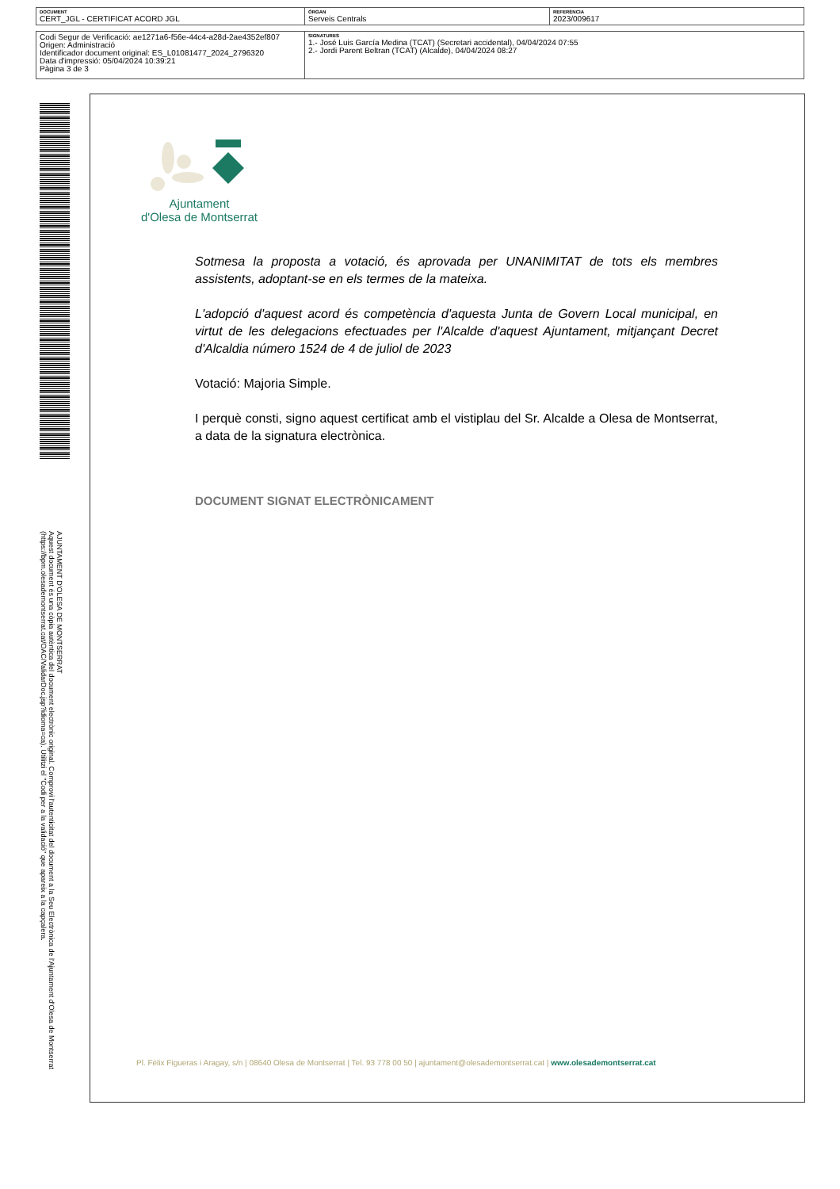| DOCUMENT CERT_JGL - CERTIFICAT ACORD JGL | ÒRGAN Serveis Centrals | REFERÈNCIA 2023/009617 |
| Codi Segur de Verificació: ae1271a6-f56e-44c4-a28d-2ae4352ef807 Origen: Administració Identificador document original: ES_L01081477_2024_2796320 Data d'impressió: 05/04/2024 10:39:21 Pàgina 3 de 3 | SIGNATURES 1.- José Luis García Medina (TCAT) (Secretari accidental), 04/04/2024 07:55 2.- Jordi Parent Beltran (TCAT) (Alcalde), 04/04/2024 08:27 |
AJUNTAMENT D'OLESA DE MONTSERRAT
Aquest document és una còpia autèntica del document electrònic original. Comprovi l'autenticitat del document a la Seu Electrònica de l'Ajuntament d'Olesa de Montserrat (https://bpm.olesademontserrat.cat/OAC/ValidarDoc.jsp?idioma=ca). Utilitzi el "Codi per a la validació" que apareix a la capçalera.
Ajuntament
d'Olesa de Montserrat
Sotmesa la proposta a votació, és aprovada per UNANIMITAT de tots els membres assistents, adoptant-se en els termes de la mateixa.
L'adopció d'aquest acord és competència d'aquesta Junta de Govern Local municipal, en virtut de les delegacions efectuades per l'Alcalde d'aquest Ajuntament, mitjançant Decret d'Alcaldia número 1524 de 4 de juliol de 2023
Votació: Majoria Simple.
I perquè consti, signo aquest certificat amb el vistiplau del Sr. Alcalde a Olesa de Montserrat, a data de la signatura electrònica.
DOCUMENT SIGNAT ELECTRÒNICAMENT
Pl. Fèlix Figueras i Aragay, s/n | 08640 Olesa de Montserrat | Tel. 93 778 00 50 | ajuntament@olesademontserrat.cat | www.olesademontserrat.cat